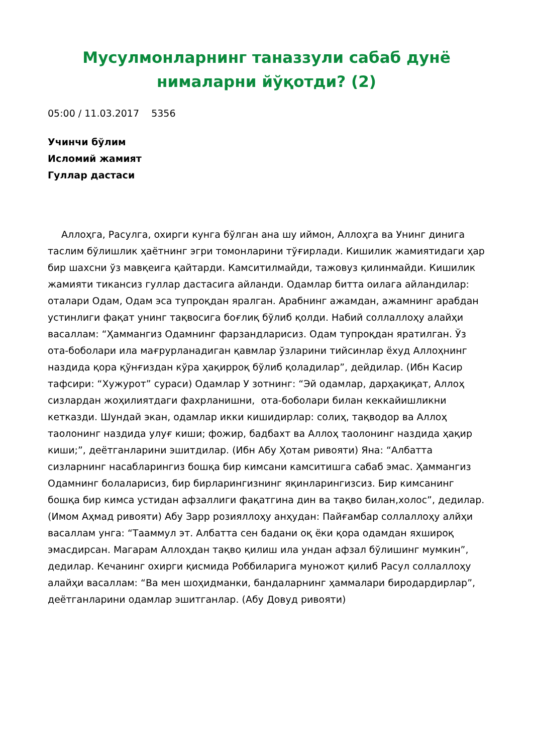Мусулмонларнинг таназзули сабаб дунё нималарни йўқотди? (2)
05:00 / 11.03.2017 5356
Учинчи бўлим
Исломий жамият
Гуллар дастаси
Аллоҳга, Расулга, охирги кунга бўлган ана шу иймон, Аллоҳга ва Унинг динига таслим бўлишлик ҳаётнинг эгри томонларини тўғирлади. Кишилик жамиятидаги ҳар бир шахсни ўз мавқеига қайтарди. Камситилмайди, тажовуз қилинмайди. Кишилик жамияти тикансиз гуллар дастасига айланди. Одамлар битта оилага айландилар: оталари Одам, Одам эса тупроқдан яралган. Арабнинг ажамдан, ажамнинг арабдан устинлиги фақат унинг тақвосига боғлиқ бўлиб қолди. Набий соллаллоҳу алайҳи васаллам: “Ҳаммангиз Одамнинг фарзандларисиз. Одам тупроқдан яратилган. Ўз ота-боболари ила мағрурланадиган қавмлар ўзларини тийсинлар ёхуд Аллоҳнинг наздида қора қўнғиздан кўра ҳақирроқ бўлиб қоладилар”, дейдилар. (Ибн Касир тафсири: “Хужурот” сураси) Одамлар У зотнинг: “Эй одамлар, дарҳақиқат, Аллоҳ сизлардан жоҳилиятдаги фахрланишни, ота-боболари билан кеккайишликни кетказди. Шундай экан, одамлар икки кишидирлар: солиҳ, тақводор ва Аллоҳ таолонинг наздида улуғ киши; фожир, бадбахт ва Аллоҳ таолонинг наздида ҳақир киши;”, деётганларини эшитдилар. (Ибн Абу Ҳотам ривояти) Яна: “Албатта сизларнинг насабларингиз бошқа бир кимсани камситишга сабаб эмас. Ҳаммангиз Одамнинг болаларисиз, бир бирларингизнинг яқинларингизсиз. Бир кимсанинг бошқа бир кимса устидан афзаллиги фақатгина дин ва тақво билан,холос”, дедилар. (Имом Аҳмад ривояти) Абу Зарр розияллоҳу анҳудан: Пайғамбар соллаллоҳу алйҳи васаллам унга: “Тааммул эт. Албатта сен бадани оқ ёки қора одамдан яхшироқ эмасдирсан. Магарам Аллоҳдан тақво қилиш ила ундан афзал бўлишинг мумкин”, дедилар. Кечанинг охирги қисмида Роббиларига муножот қилиб Расул соллаллоҳу алайҳи васаллам: “Ва мен шоҳидманки, бандаларнинг ҳаммалари биродардирлар”, деётганларини одамлар эшитганлар. (Абу Довуд ривояти)